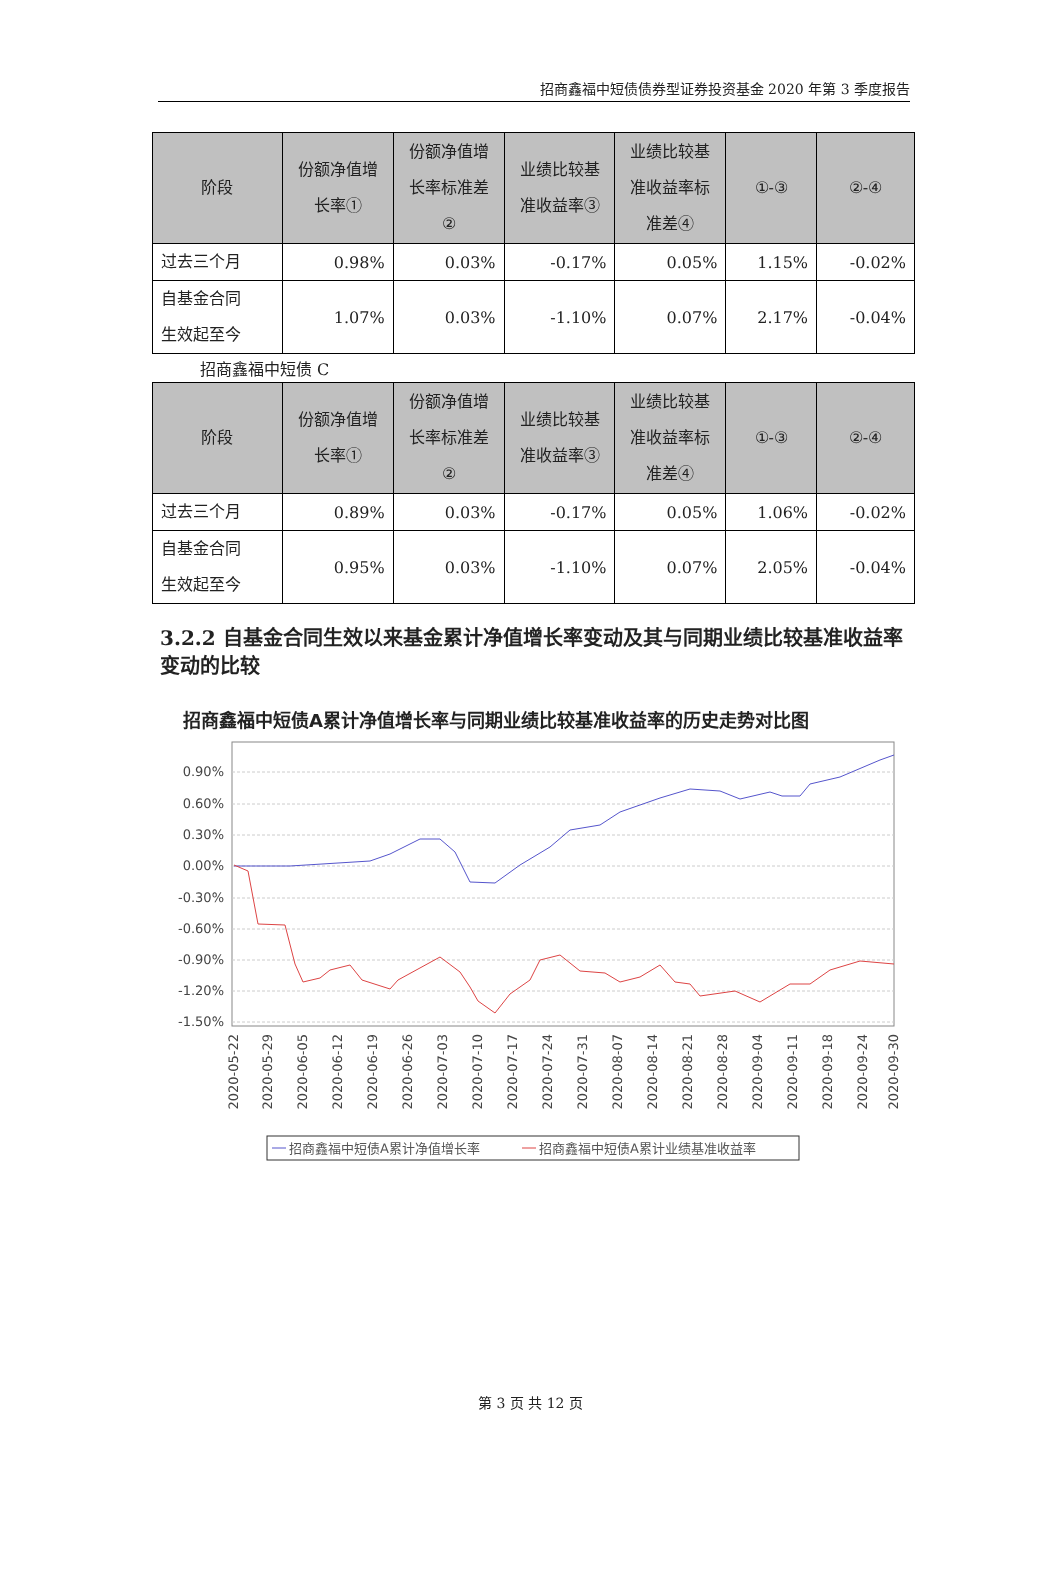招商鑫福中短债债券型证券投资基金 2020 年第 3 季度报告
| 阶段 | 份额净值增 长率① | 份额净值增 长率标准差 ② | 业绩比较基 准收益率③ | 业绩比较基 准收益率标 准差④ | ①-③ | ②-④ |
| --- | --- | --- | --- | --- | --- | --- |
| 过去三个月 | 0.98% | 0.03% | -0.17% | 0.05% | 1.15% | -0.02% |
| 自基金合同 生效起至今 | 1.07% | 0.03% | -1.10% | 0.07% | 2.17% | -0.04% |
招商鑫福中短债 C
| 阶段 | 份额净值增 长率① | 份额净值增 长率标准差 ② | 业绩比较基 准收益率③ | 业绩比较基 准收益率标 准差④ | ①-③ | ②-④ |
| --- | --- | --- | --- | --- | --- | --- |
| 过去三个月 | 0.89% | 0.03% | -0.17% | 0.05% | 1.06% | -0.02% |
| 自基金合同 生效起至今 | 0.95% | 0.03% | -1.10% | 0.07% | 2.05% | -0.04% |
3.2.2 自基金合同生效以来基金累计净值增长率变动及其与同期业绩比较基准收益率变动的比较
招商鑫福中短债A累计净值增长率与同期业绩比较基准收益率的历史走势对比图
0.90%
0.60%
0.30%
0.00%
-0.30%
-0.60%
-0.90%
-1.20%
-1.50%
2020-05-22
2020-05-29
2020-06-05
2020-06-12
2020-06-19
2020-06-26
2020-07-03
2020-07-10
2020-07-17
2020-07-24
2020-07-31
2020-08-07
2020-08-14
2020-08-21
2020-08-28
2020-09-04
2020-09-11
2020-09-18
2020-09-24
2020-09-30
招商鑫福中短债A累计净值增长率
招商鑫福中短债A累计业绩基准收益率
第 3 页 共 12 页